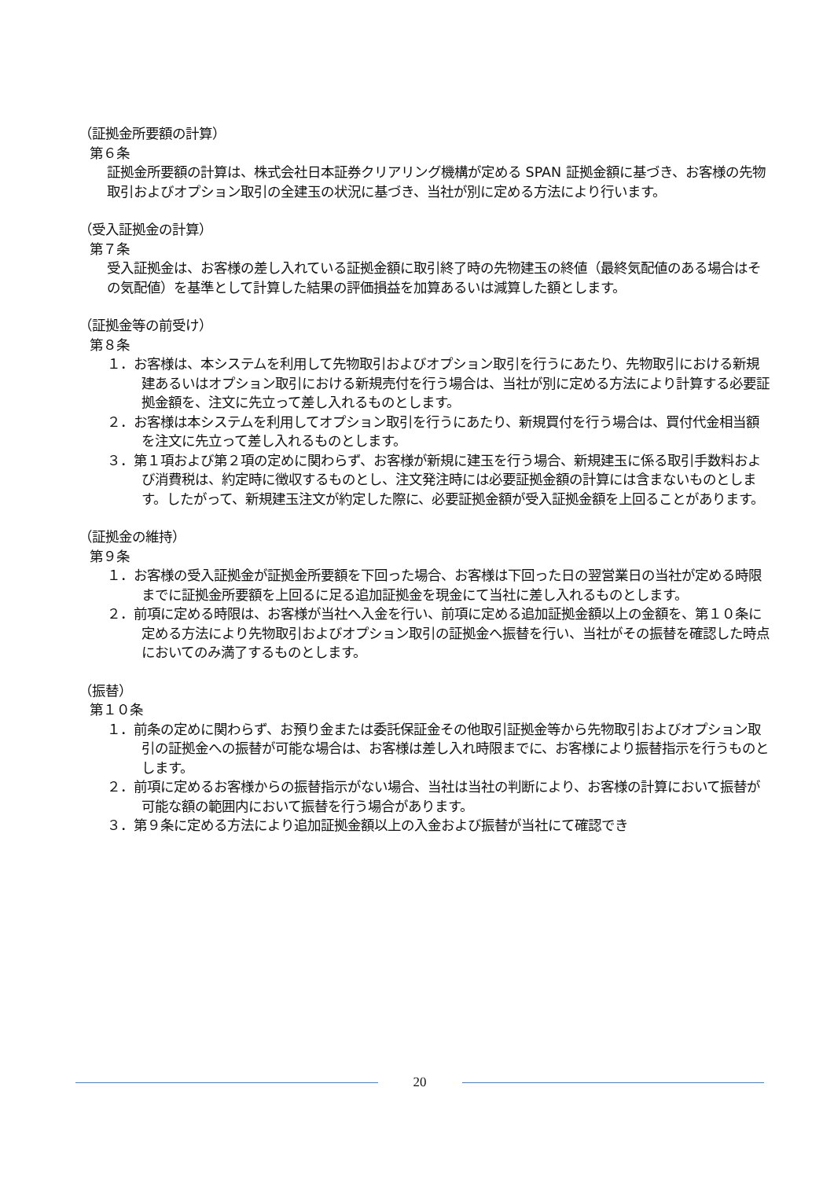（証拠金所要額の計算）
第６条
証拠金所要額の計算は、株式会社日本証券クリアリング機構が定める SPAN 証拠金額に基づき、お客様の先物取引およびオプション取引の全建玉の状況に基づき、当社が別に定める方法により行います。
（受入証拠金の計算）
第７条
受入証拠金は、お客様の差し入れている証拠金額に取引終了時の先物建玉の終値（最終気配値のある場合はその気配値）を基準として計算した結果の評価損益を加算あるいは減算した額とします。
（証拠金等の前受け）
第８条
１．お客様は、本システムを利用して先物取引およびオプション取引を行うにあたり、先物取引における新規建あるいはオプション取引における新規売付を行う場合は、当社が別に定める方法により計算する必要証拠金額を、注文に先立って差し入れるものとします。
２．お客様は本システムを利用してオプション取引を行うにあたり、新規買付を行う場合は、買付代金相当額を注文に先立って差し入れるものとします。
３．第１項および第２項の定めに関わらず、お客様が新規に建玉を行う場合、新規建玉に係る取引手数料および消費税は、約定時に徴収するものとし、注文発注時には必要証拠金額の計算には含まないものとします。したがって、新規建玉注文が約定した際に、必要証拠金額が受入証拠金額を上回ることがあります。
（証拠金の維持）
第９条
１．お客様の受入証拠金が証拠金所要額を下回った場合、お客様は下回った日の翌営業日の当社が定める時限までに証拠金所要額を上回るに足る追加証拠金を現金にて当社に差し入れるものとします。
２．前項に定める時限は、お客様が当社へ入金を行い、前項に定める追加証拠金額以上の金額を、第１０条に定める方法により先物取引およびオプション取引の証拠金へ振替を行い、当社がその振替を確認した時点においてのみ満了するものとします。
（振替）
第１０条
１．前条の定めに関わらず、お預り金または委託保証金その他取引証拠金等から先物取引およびオプション取引の証拠金への振替が可能な場合は、お客様は差し入れ時限までに、お客様により振替指示を行うものとします。
２．前項に定めるお客様からの振替指示がない場合、当社は当社の判断により、お客様の計算において振替が可能な額の範囲内において振替を行う場合があります。
３．第９条に定める方法により追加証拠金額以上の入金および振替が当社にて確認でき
20